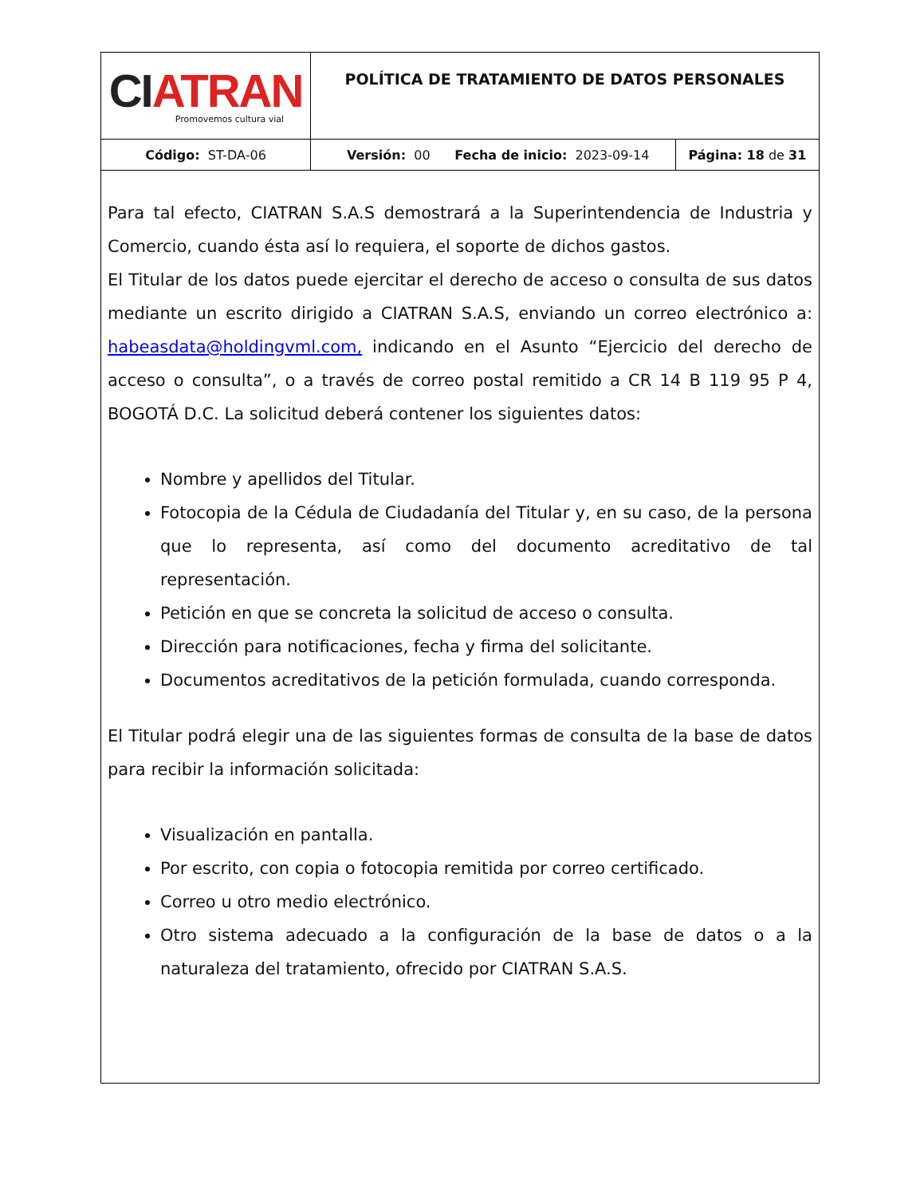| CI ATRAN Promovemos cultura vial | POLÍTICA DE TRATAMIENTO DE DATOS PERSONALES | | |
| Código: ST-DA-06 | Versión: 00 | Fecha de inicio: 2023-09-14 | Página: 18 de 31 |
Para tal efecto, CIATRAN S.A.S demostrará a la Superintendencia de Industria y Comercio, cuando ésta así lo requiera, el soporte de dichos gastos.
El Titular de los datos puede ejercitar el derecho de acceso o consulta de sus datos mediante un escrito dirigido a CIATRAN S.A.S, enviando un correo electrónico a: habeasdata@holdingvml.com, indicando en el Asunto “Ejercicio del derecho de acceso o consulta”, o a través de correo postal remitido a CR 14 B 119 95 P 4, BOGOTÁ D.C. La solicitud deberá contener los siguientes datos:
Nombre y apellidos del Titular.
Fotocopia de la Cédula de Ciudadanía del Titular y, en su caso, de la persona que lo representa, así como del documento acreditativo de tal representación.
Petición en que se concreta la solicitud de acceso o consulta.
Dirección para notificaciones, fecha y firma del solicitante.
Documentos acreditativos de la petición formulada, cuando corresponda.
El Titular podrá elegir una de las siguientes formas de consulta de la base de datos para recibir la información solicitada:
Visualización en pantalla.
Por escrito, con copia o fotocopia remitida por correo certificado.
Correo u otro medio electrónico.
Otro sistema adecuado a la configuración de la base de datos o a la naturaleza del tratamiento, ofrecido por CIATRAN S.A.S.